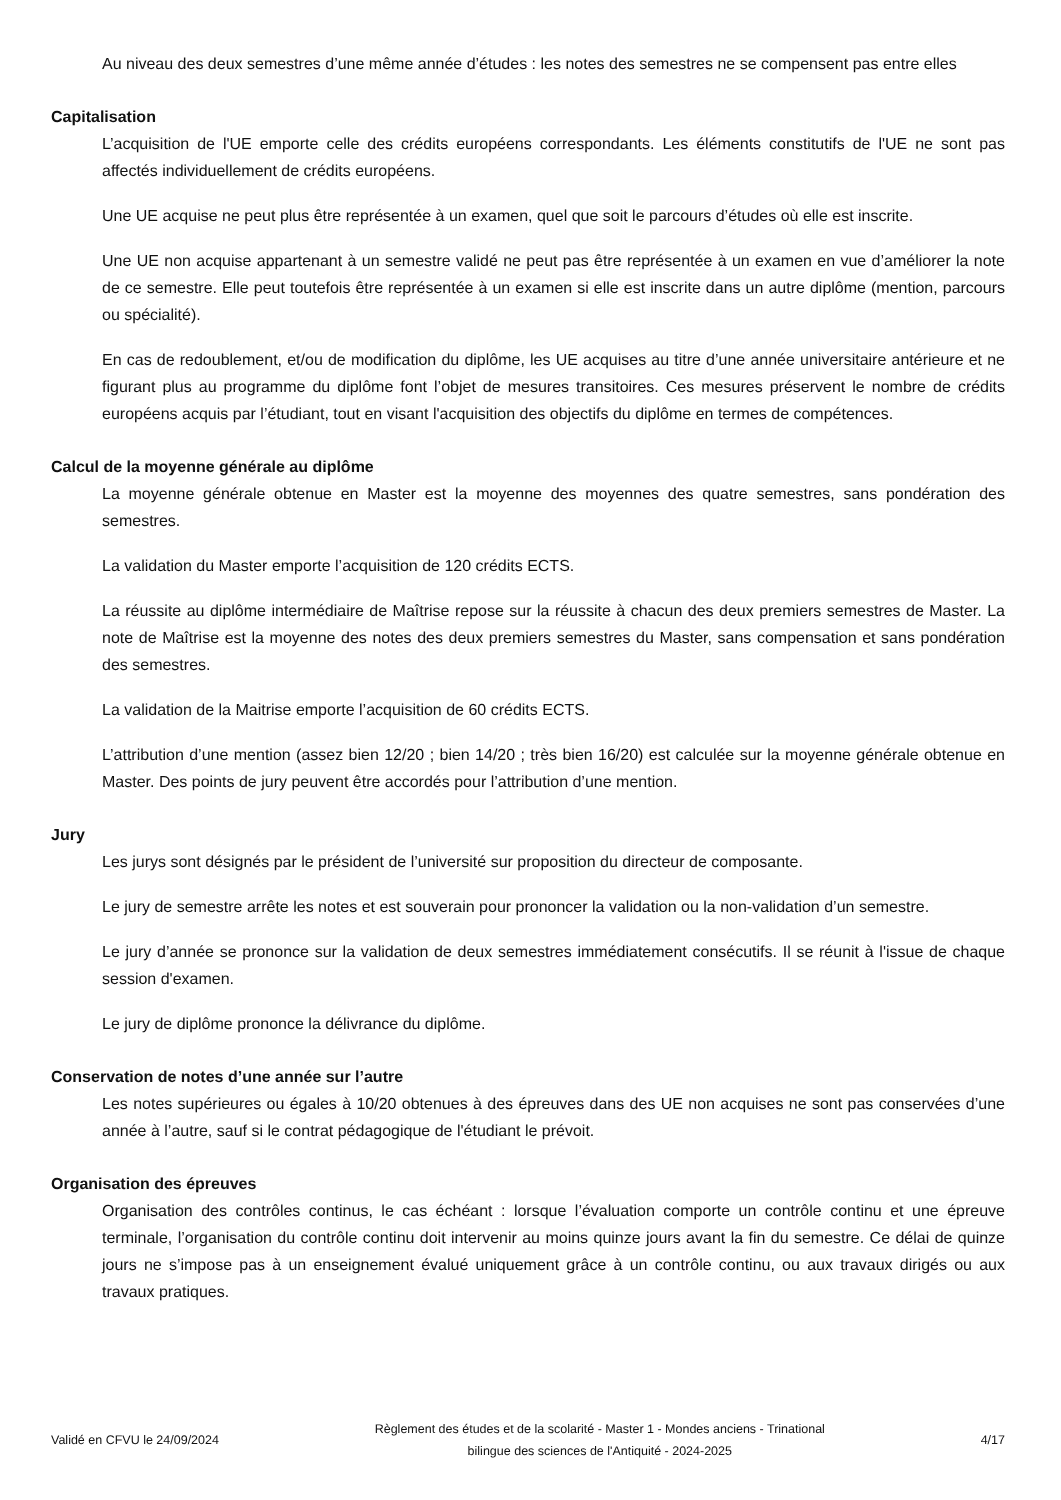Au niveau des deux semestres d’une même année d’études : les notes des semestres ne se compensent pas entre elles
Capitalisation
L’acquisition de l'UE emporte celle des crédits européens correspondants. Les éléments constitutifs de l'UE ne sont pas affectés individuellement de crédits européens.
Une UE acquise ne peut plus être représentée à un examen, quel que soit le parcours d’études où elle est inscrite.
Une UE non acquise appartenant à un semestre validé ne peut pas être représentée à un examen en vue d’améliorer la note de ce semestre. Elle peut toutefois être représentée à un examen si elle est inscrite dans un autre diplôme (mention, parcours ou spécialité).
En cas de redoublement, et/ou de modification du diplôme, les UE acquises au titre d’une année universitaire antérieure et ne figurant plus au programme du diplôme font l’objet de mesures transitoires. Ces mesures préservent le nombre de crédits européens acquis par l’étudiant, tout en visant l'acquisition des objectifs du diplôme en termes de compétences.
Calcul de la moyenne générale au diplôme
La moyenne générale obtenue en Master est la moyenne des moyennes des quatre semestres, sans pondération des semestres.
La validation du Master emporte l’acquisition de 120 crédits ECTS.
La réussite au diplôme intermédiaire de Maîtrise repose sur la réussite à chacun des deux premiers semestres de Master. La note de Maîtrise est la moyenne des notes des deux premiers semestres du Master, sans compensation et sans pondération des semestres.
La validation de la Maitrise emporte l’acquisition de 60 crédits ECTS.
L’attribution d’une mention (assez bien 12/20 ; bien 14/20 ; très bien 16/20) est calculée sur la moyenne générale obtenue en Master. Des points de jury peuvent être accordés pour l’attribution d’une mention.
Jury
Les jurys sont désignés par le président de l’université sur proposition du directeur de composante.
Le jury de semestre arrête les notes et est souverain pour prononcer la validation ou la non-validation d’un semestre.
Le jury d’année se prononce sur la validation de deux semestres immédiatement consécutifs. Il se réunit à l'issue de chaque session d'examen.
Le jury de diplôme prononce la délivrance du diplôme.
Conservation de notes d’une année sur l’autre
Les notes supérieures ou égales à 10/20 obtenues à des épreuves dans des UE non acquises ne sont pas conservées d’une année à l’autre, sauf si le contrat pédagogique de l'étudiant le prévoit.
Organisation des épreuves
Organisation des contrôles continus, le cas échéant : lorsque l’évaluation comporte un contrôle continu et une épreuve terminale, l’organisation du contrôle continu doit intervenir au moins quinze jours avant la fin du semestre. Ce délai de quinze jours ne s’impose pas à un enseignement évalué uniquement grâce à un contrôle continu, ou aux travaux dirigés ou aux travaux pratiques.
Validé en CFVU le 24/09/2024
Règlement des études et de la scolarité - Master 1 - Mondes anciens - Trinational bilingue des sciences de l'Antiquité - 2024-2025
4/17